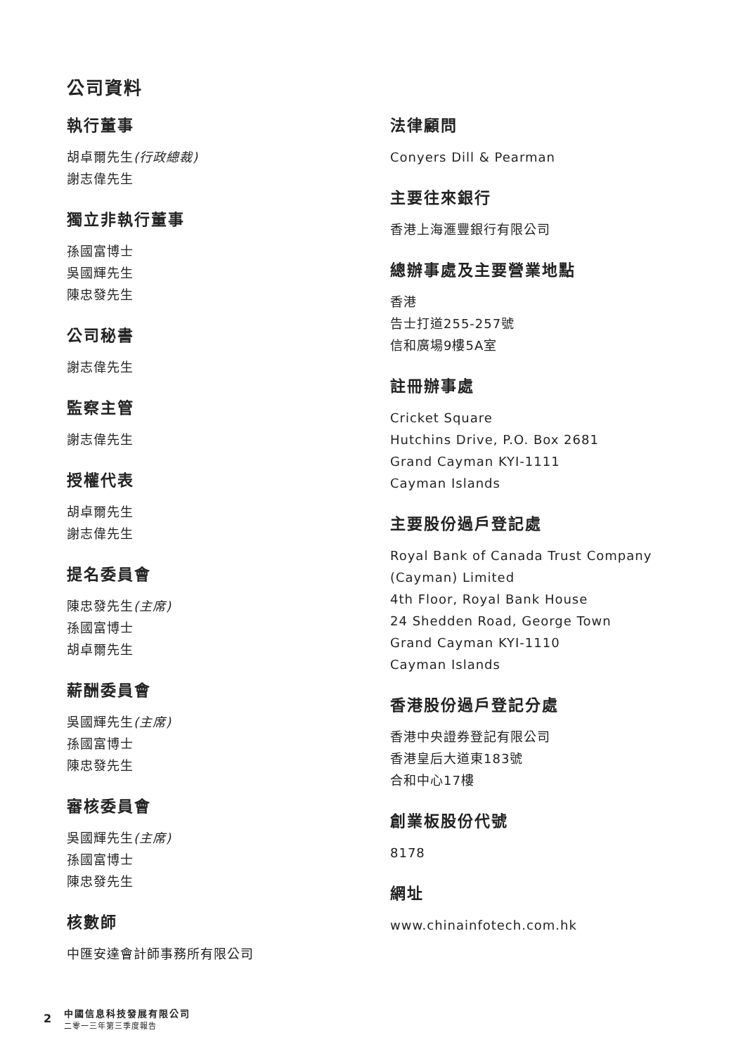公司資料
執行董事
胡卓爾先生(行政總裁)
謝志偉先生
獨立非執行董事
孫國富博士
吳國輝先生
陳忠發先生
公司秘書
謝志偉先生
監察主管
謝志偉先生
授權代表
胡卓爾先生
謝志偉先生
提名委員會
陳忠發先生(主席)
孫國富博士
胡卓爾先生
薪酬委員會
吳國輝先生(主席)
孫國富博士
陳忠發先生
審核委員會
吳國輝先生(主席)
孫國富博士
陳忠發先生
核數師
中匯安達會計師事務所有限公司
法律顧問
Conyers Dill & Pearman
主要往來銀行
香港上海滙豐銀行有限公司
總辦事處及主要營業地點
香港
告士打道255-257號
信和廣場9樓5A室
註冊辦事處
Cricket Square
Hutchins Drive, P.O. Box 2681
Grand Cayman KYI-1111
Cayman Islands
主要股份過戶登記處
Royal Bank of Canada Trust Company
(Cayman) Limited
4th Floor, Royal Bank House
24 Shedden Road, George Town
Grand Cayman KYI-1110
Cayman Islands
香港股份過戶登記分處
香港中央證券登記有限公司
香港皇后大道東183號
合和中心17樓
創業板股份代號
8178
網址
www.chinainfotech.com.hk
2
中國信息科技發展有限公司
二零一三年第三季度報告